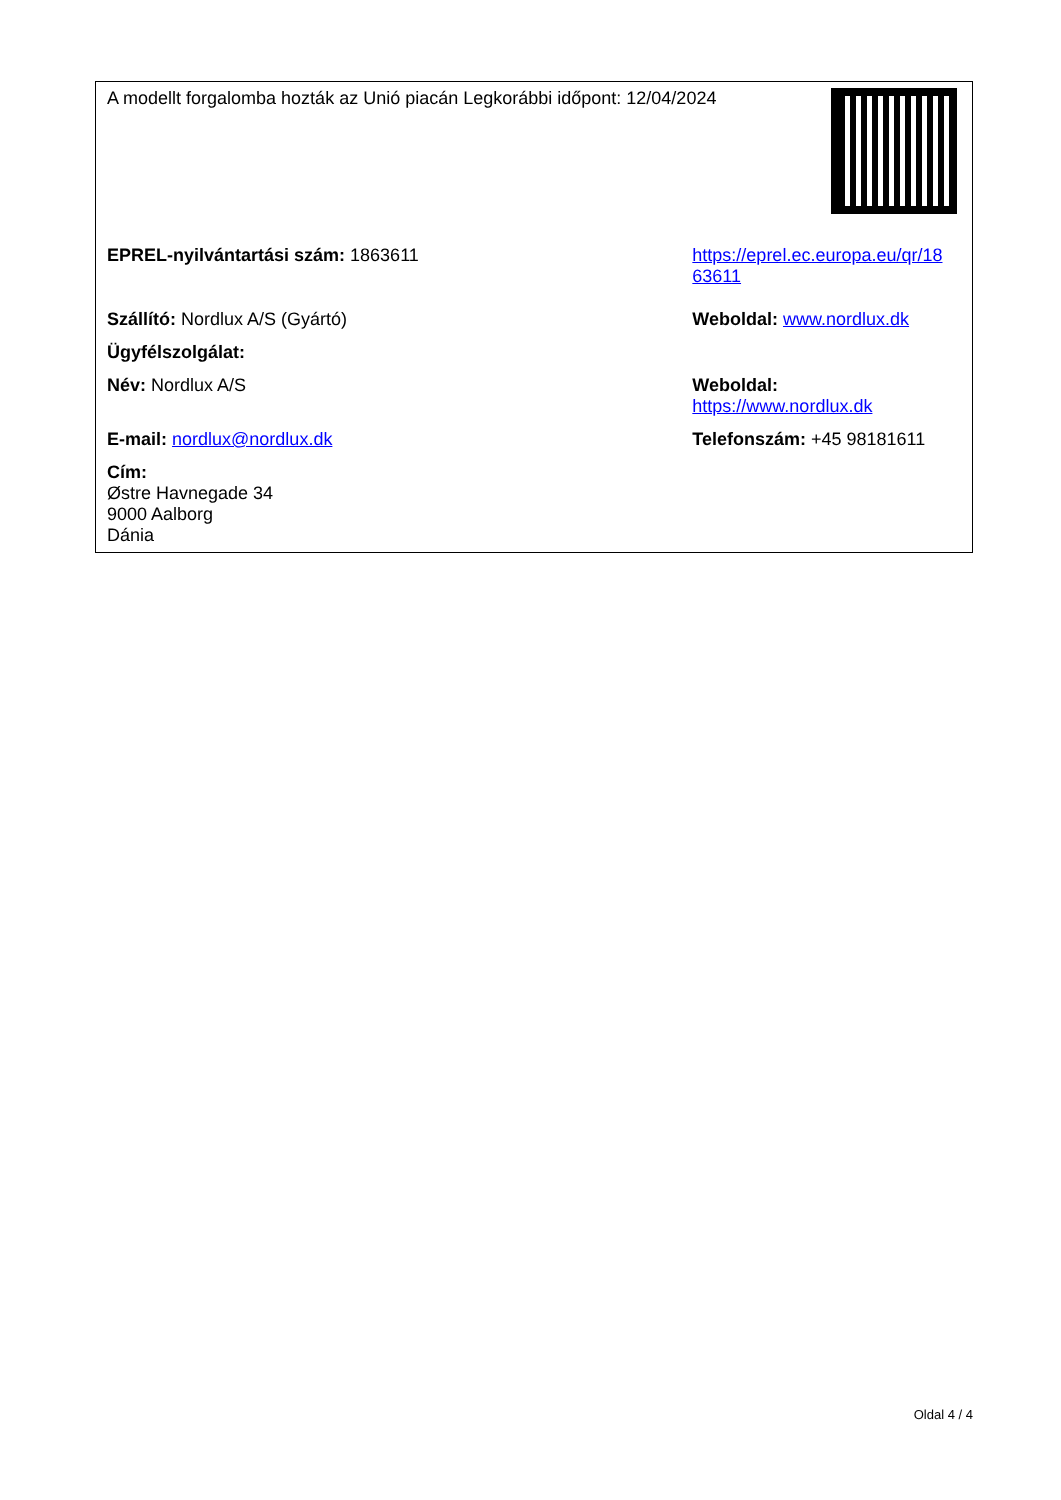| A modellt forgalomba hozták az Unió piacán Legkorábbi időpont: 12/04/2024 | | |
| EPREL-nyilvántartási szám: 1863611 | https://eprel.ec.europa.eu/qr/18 63611 | |
| Szállító: Nordlux A/S (Gyártó) | Weboldal: www.nordlux.dk | |
| Ügyfélszolgálat: | | |
| Név: Nordlux A/S | Weboldal: https://www.nordlux.dk | |
| E-mail: nordlux@nordlux.dk | Telefonszám: +45 98181611 | |
| Cím: Østre Havnegade 34 9000 Aalborg Dánia | | |
Oldal 4 / 4